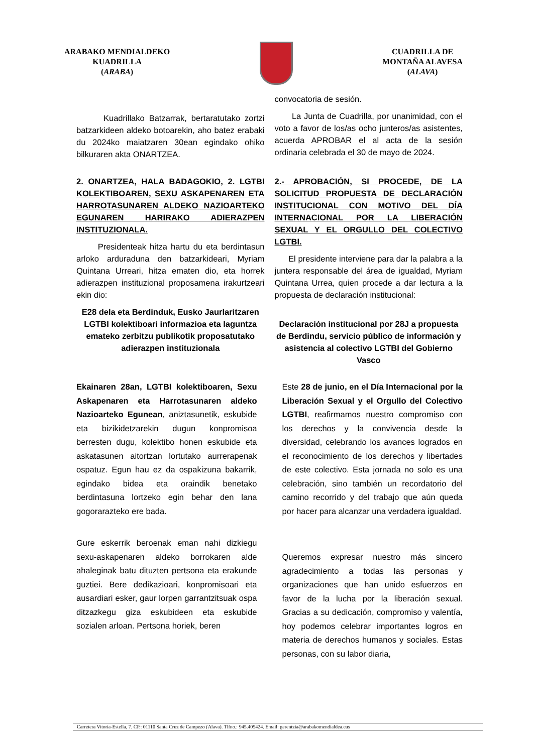ARABAKO MENDIALDEKO
KUADRILLA
(ARABA)
CUADRILLA DE
MONTAÑA ALAVESA
(ALAVA)
Kuadrillako Batzarrak, bertaratutako zortzi batzarkideen aldeko botoarekin, aho batez erabaki du 2024ko maiatzaren 30ean egindako ohiko bilkuraren akta ONARTZEA.
convocatoria de sesión.
La Junta de Cuadrilla, por unanimidad, con el voto a favor de los/as ocho junteros/as asistentes, acuerda APROBAR el al acta de la sesión ordinaria celebrada el 30 de mayo de 2024.
2. ONARTZEA, HALA BADAGOKIO, 2. LGTBI KOLEKTIBOAREN, SEXU ASKAPENAREN ETA HARROTASUNAREN ALDEKO NAZIOARTEKO EGUNAREN HARIRAKO ADIERAZPEN INSTITUZIONALA.
Presidenteak hitza hartu du eta berdintasun arloko arduraduna den batzarkideari, Myriam Quintana Urreari, hitza ematen dio, eta horrek adierazpen instituzional proposamena irakurtzeari ekin dio:
E28 dela eta Berdinduk, Eusko Jaurlaritzaren LGTBI kolektiboari informazioa eta laguntza emateko zerbitzu publikotik proposatutako adierazpen instituzionala
2.- APROBACIÓN, SI PROCEDE, DE LA SOLICITUD PROPUESTA DE DECLARACIÓN INSTITUCIONAL CON MOTIVO DEL DÍA INTERNACIONAL POR LA LIBERACIÓN SEXUAL Y EL ORGULLO DEL COLECTIVO LGTBI.
El presidente interviene para dar la palabra a la juntera responsable del área de igualdad, Myriam Quintana Urrea, quien procede a dar lectura a la propuesta de declaración institucional:
Declaración institucional por 28J a propuesta de Berdindu, servicio público de información y asistencia al colectivo LGTBI del Gobierno Vasco
Ekainaren 28an, LGTBI kolektiboaren, Sexu Askapenaren eta Harrotasunaren aldeko Nazioarteko Egunean, aniztasunetik, eskubide eta bizikidetzarekin dugun konpromisoa berresten dugu, kolektibo honen eskubide eta askatasunen aitortzan lortutako aurrerapenak ospatuz. Egun hau ez da ospakizuna bakarrik, egindako bidea eta oraindik benetako berdintasuna lortzeko egin behar den lana gogorarazteko ere bada.
Gure eskerrik beroenak eman nahi dizkiegu sexu-askapenaren aldeko borrokaren alde ahaleginak batu dituzten pertsona eta erakunde guztiei. Bere dedikazioari, konpromisoari eta ausardiari esker, gaur lorpen garrantzitsuak ospa ditzazkegu giza eskubideen eta eskubide sozialen arloan. Pertsona horiek, beren
Este 28 de junio, en el Día Internacional por la Liberación Sexual y el Orgullo del Colectivo LGTBI, reafirmamos nuestro compromiso con los derechos y la convivencia desde la diversidad, celebrando los avances logrados en el reconocimiento de los derechos y libertades de este colectivo. Esta jornada no solo es una celebración, sino también un recordatorio del camino recorrido y del trabajo que aún queda por hacer para alcanzar una verdadera igualdad.
Queremos expresar nuestro más sincero agradecimiento a todas las personas y organizaciones que han unido esfuerzos en favor de la lucha por la liberación sexual. Gracias a su dedicación, compromiso y valentía, hoy podemos celebrar importantes logros en materia de derechos humanos y sociales. Estas personas, con su labor diaria,
Carretera Vitoria-Estella, 7. CP.: 01110 Santa Cruz de Campezo (Alava). Tlfno.: 945.405424. Email: gerentzia@arabakomendialdea.eus